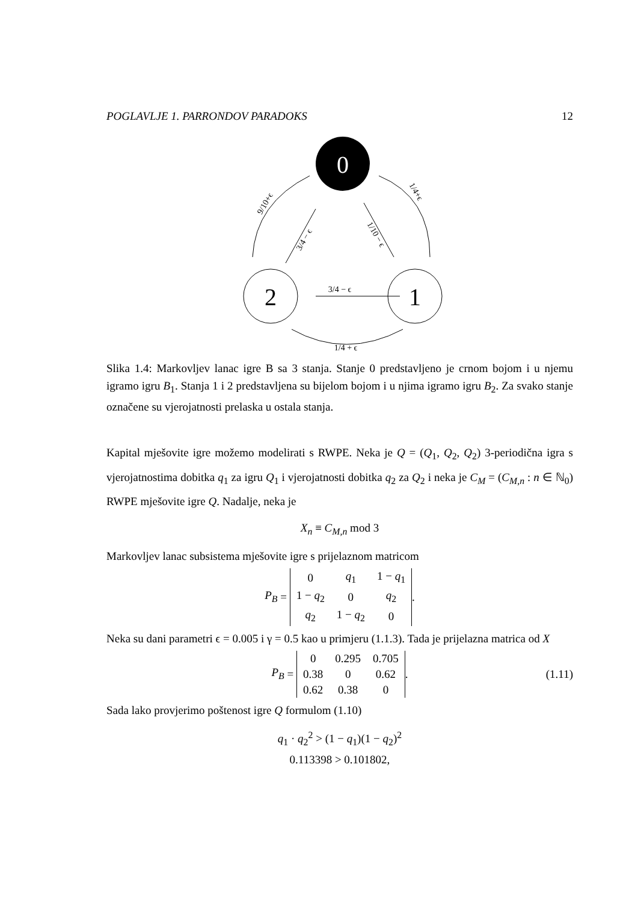POGLAVLJE 1. PARRONDOV PARADOKS 12
0
2
1
3/4 − ϵ
1/4 + ϵ
9/10+ϵ
3/4 − ϵ
1/10 − ϵ
1/4+ϵ
Slika 1.4: Markovljev lanac igre B sa 3 stanja. Stanje 0 predstavljeno je crnom bojom i u njemu igramo igru B<sub>1</sub>. Stanja 1 i 2 predstavljena su bijelom bojom i u njima igramo igru B<sub>2</sub>. Za svako stanje označene su vjerojatnosti prelaska u ostala stanja.
Kapital mješovite igre možemo modelirati s RWPE. Neka je Q = (Q<sub>1</sub>, Q<sub>2</sub>, Q<sub>2</sub>) 3-periodična igra s vjerojatnostima dobitka q<sub>1</sub> za igru Q<sub>1</sub> i vjerojatnosti dobitka q<sub>2</sub> za Q<sub>2</sub> i neka je C<sub>M</sub> = (C<sub>M,n</sub> : n ∈ ℕ<sub>0</sub>) RWPE mješovite igre Q. Nadalje, neka je
X<sub>n</sub> ≡ C<sub>M,n</sub> mod 3
Markovljev lanac subsistema mješovite igre s prijelaznom matricom
P<sub>B</sub> =
| 0 | q<sub>1</sub> | 1 − q<sub>1</sub> |
| 1 − q<sub>2</sub> | 0 | q<sub>2</sub> |
| q<sub>2</sub> | 1 − q<sub>2</sub> | 0 |
.
Neka su dani parametri ϵ = 0.005 i γ = 0.5 kao u primjeru (1.1.3). Tada je prijelazna matrica od X
P<sub>B</sub> =
| 0 | 0.295 | 0.705 |
| 0.38 | 0 | 0.62 |
| 0.62 | 0.38 | 0 |
. (1.11)
Sada lako provjerimo poštenost igre Q formulom (1.10)
q<sub>1</sub> · q<sub>2</sub><sup>2</sup> > (1 − q<sub>1</sub>)(1 − q<sub>2</sub>)<sup>2</sup>
0.113398 > 0.101802,